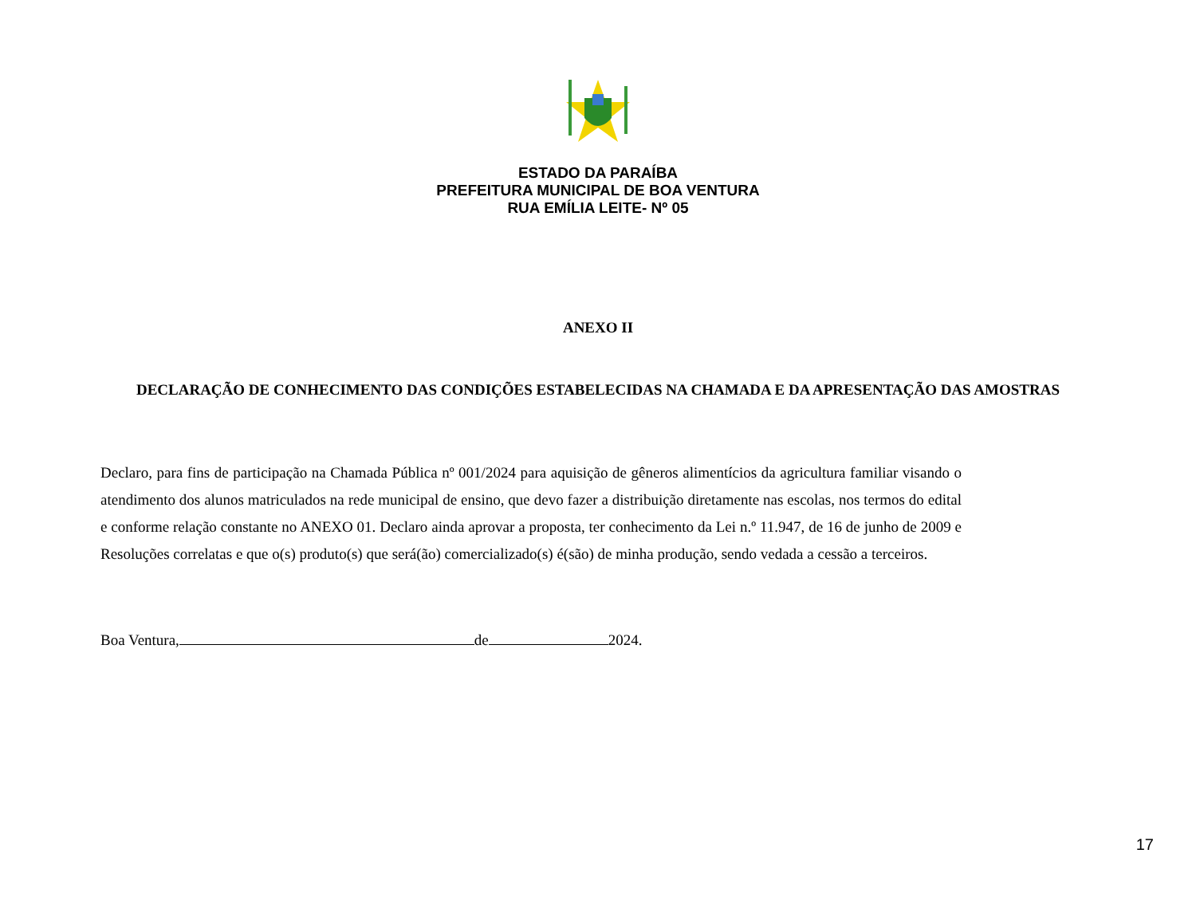ESTADO DA PARAÍBA
PREFEITURA MUNICIPAL DE BOA VENTURA
RUA EMÍLIA LEITE- Nº 05
ANEXO II
DECLARAÇÃO DE CONHECIMENTO DAS CONDIÇÕES ESTABELECIDAS NA CHAMADA E DA APRESENTAÇÃO DAS AMOSTRAS
Declaro, para fins de participação na Chamada Pública nº 001/2024 para aquisição de gêneros alimentícios da agricultura familiar visando o atendimento dos alunos matriculados na rede municipal de ensino, que devo fazer a distribuição diretamente nas escolas, nos termos do edital e conforme relação constante no ANEXO 01. Declaro ainda aprovar a proposta, ter conhecimento da Lei n.º 11.947, de 16 de junho de 2009 e Resoluções correlatas e que o(s) produto(s) que será(ão) comercializado(s) é(são) de minha produção, sendo vedada a cessão a terceiros.
Boa Ventura, de 2024.
17